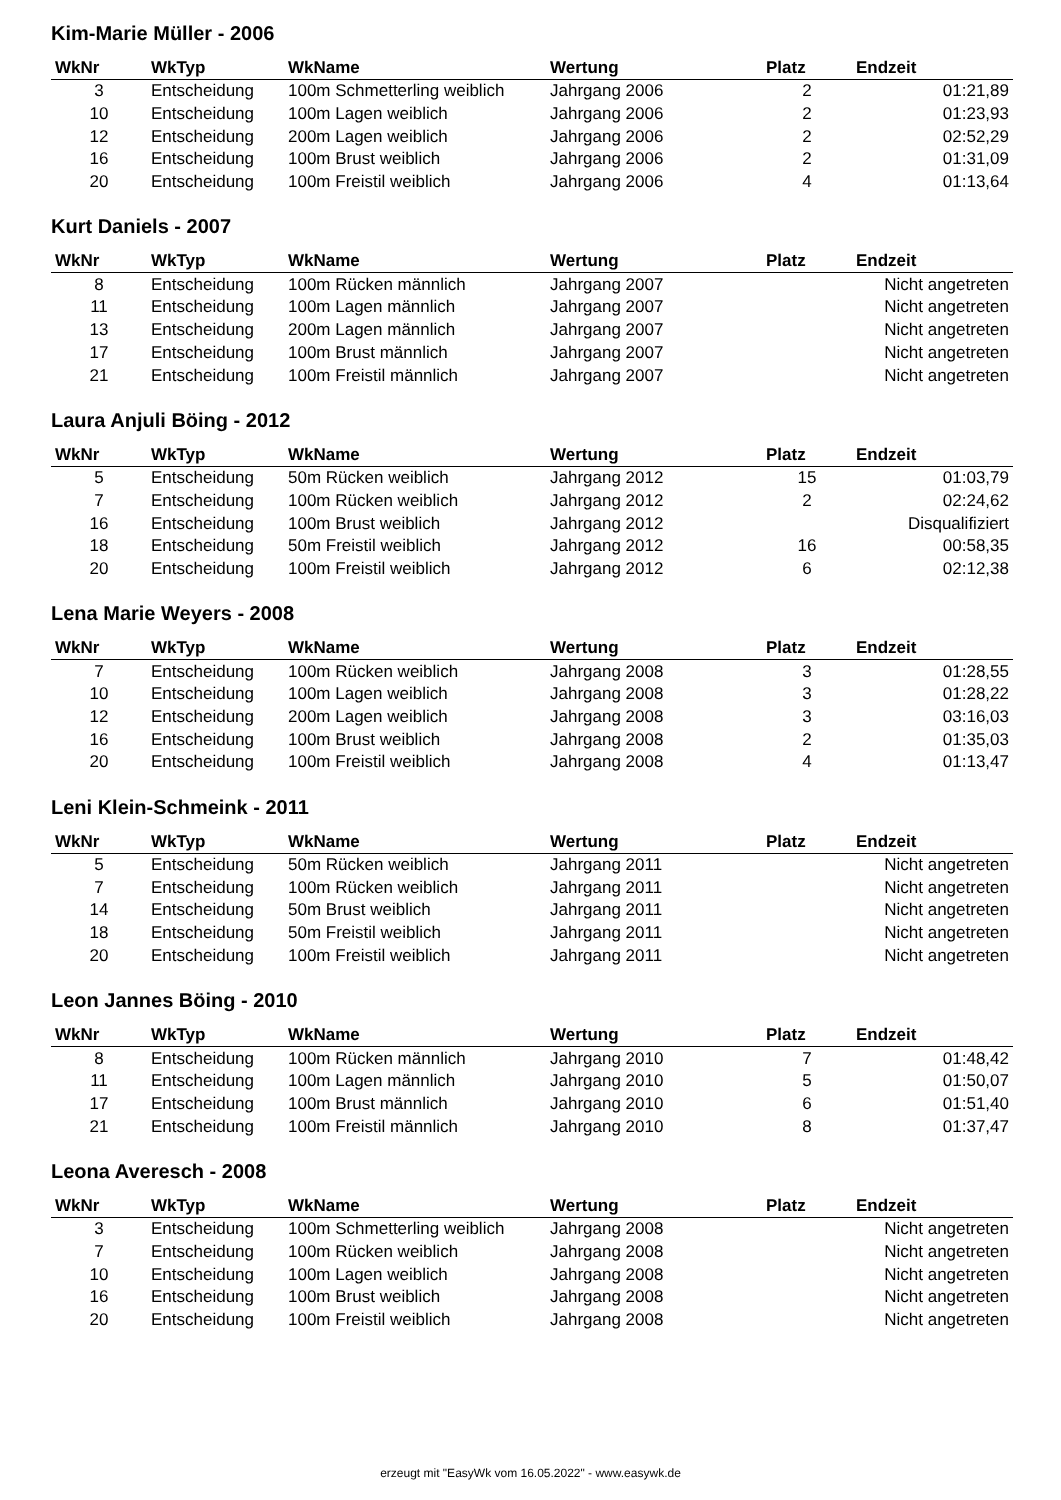Kim-Marie Müller - 2006
| WkNr | WkTyp | WkName | Wertung | Platz | Endzeit |
| --- | --- | --- | --- | --- | --- |
| 3 | Entscheidung | 100m Schmetterling weiblich | Jahrgang 2006 | 2 | 01:21,89 |
| 10 | Entscheidung | 100m Lagen weiblich | Jahrgang 2006 | 2 | 01:23,93 |
| 12 | Entscheidung | 200m Lagen weiblich | Jahrgang 2006 | 2 | 02:52,29 |
| 16 | Entscheidung | 100m Brust weiblich | Jahrgang 2006 | 2 | 01:31,09 |
| 20 | Entscheidung | 100m Freistil weiblich | Jahrgang 2006 | 4 | 01:13,64 |
Kurt Daniels - 2007
| WkNr | WkTyp | WkName | Wertung | Platz | Endzeit |
| --- | --- | --- | --- | --- | --- |
| 8 | Entscheidung | 100m Rücken männlich | Jahrgang 2007 | | Nicht angetreten |
| 11 | Entscheidung | 100m Lagen männlich | Jahrgang 2007 | | Nicht angetreten |
| 13 | Entscheidung | 200m Lagen männlich | Jahrgang 2007 | | Nicht angetreten |
| 17 | Entscheidung | 100m Brust männlich | Jahrgang 2007 | | Nicht angetreten |
| 21 | Entscheidung | 100m Freistil männlich | Jahrgang 2007 | | Nicht angetreten |
Laura Anjuli Böing - 2012
| WkNr | WkTyp | WkName | Wertung | Platz | Endzeit |
| --- | --- | --- | --- | --- | --- |
| 5 | Entscheidung | 50m Rücken weiblich | Jahrgang 2012 | 15 | 01:03,79 |
| 7 | Entscheidung | 100m Rücken weiblich | Jahrgang 2012 | 2 | 02:24,62 |
| 16 | Entscheidung | 100m Brust weiblich | Jahrgang 2012 | | Disqualifiziert |
| 18 | Entscheidung | 50m Freistil weiblich | Jahrgang 2012 | 16 | 00:58,35 |
| 20 | Entscheidung | 100m Freistil weiblich | Jahrgang 2012 | 6 | 02:12,38 |
Lena Marie Weyers - 2008
| WkNr | WkTyp | WkName | Wertung | Platz | Endzeit |
| --- | --- | --- | --- | --- | --- |
| 7 | Entscheidung | 100m Rücken weiblich | Jahrgang 2008 | 3 | 01:28,55 |
| 10 | Entscheidung | 100m Lagen weiblich | Jahrgang 2008 | 3 | 01:28,22 |
| 12 | Entscheidung | 200m Lagen weiblich | Jahrgang 2008 | 3 | 03:16,03 |
| 16 | Entscheidung | 100m Brust weiblich | Jahrgang 2008 | 2 | 01:35,03 |
| 20 | Entscheidung | 100m Freistil weiblich | Jahrgang 2008 | 4 | 01:13,47 |
Leni Klein-Schmeink - 2011
| WkNr | WkTyp | WkName | Wertung | Platz | Endzeit |
| --- | --- | --- | --- | --- | --- |
| 5 | Entscheidung | 50m Rücken weiblich | Jahrgang 2011 | | Nicht angetreten |
| 7 | Entscheidung | 100m Rücken weiblich | Jahrgang 2011 | | Nicht angetreten |
| 14 | Entscheidung | 50m Brust weiblich | Jahrgang 2011 | | Nicht angetreten |
| 18 | Entscheidung | 50m Freistil weiblich | Jahrgang 2011 | | Nicht angetreten |
| 20 | Entscheidung | 100m Freistil weiblich | Jahrgang 2011 | | Nicht angetreten |
Leon Jannes Böing - 2010
| WkNr | WkTyp | WkName | Wertung | Platz | Endzeit |
| --- | --- | --- | --- | --- | --- |
| 8 | Entscheidung | 100m Rücken männlich | Jahrgang 2010 | 7 | 01:48,42 |
| 11 | Entscheidung | 100m Lagen männlich | Jahrgang 2010 | 5 | 01:50,07 |
| 17 | Entscheidung | 100m Brust männlich | Jahrgang 2010 | 6 | 01:51,40 |
| 21 | Entscheidung | 100m Freistil männlich | Jahrgang 2010 | 8 | 01:37,47 |
Leona Averesch - 2008
| WkNr | WkTyp | WkName | Wertung | Platz | Endzeit |
| --- | --- | --- | --- | --- | --- |
| 3 | Entscheidung | 100m Schmetterling weiblich | Jahrgang 2008 | | Nicht angetreten |
| 7 | Entscheidung | 100m Rücken weiblich | Jahrgang 2008 | | Nicht angetreten |
| 10 | Entscheidung | 100m Lagen weiblich | Jahrgang 2008 | | Nicht angetreten |
| 16 | Entscheidung | 100m Brust weiblich | Jahrgang 2008 | | Nicht angetreten |
| 20 | Entscheidung | 100m Freistil weiblich | Jahrgang 2008 | | Nicht angetreten |
erzeugt mit "EasyWk vom 16.05.2022" - www.easywk.de